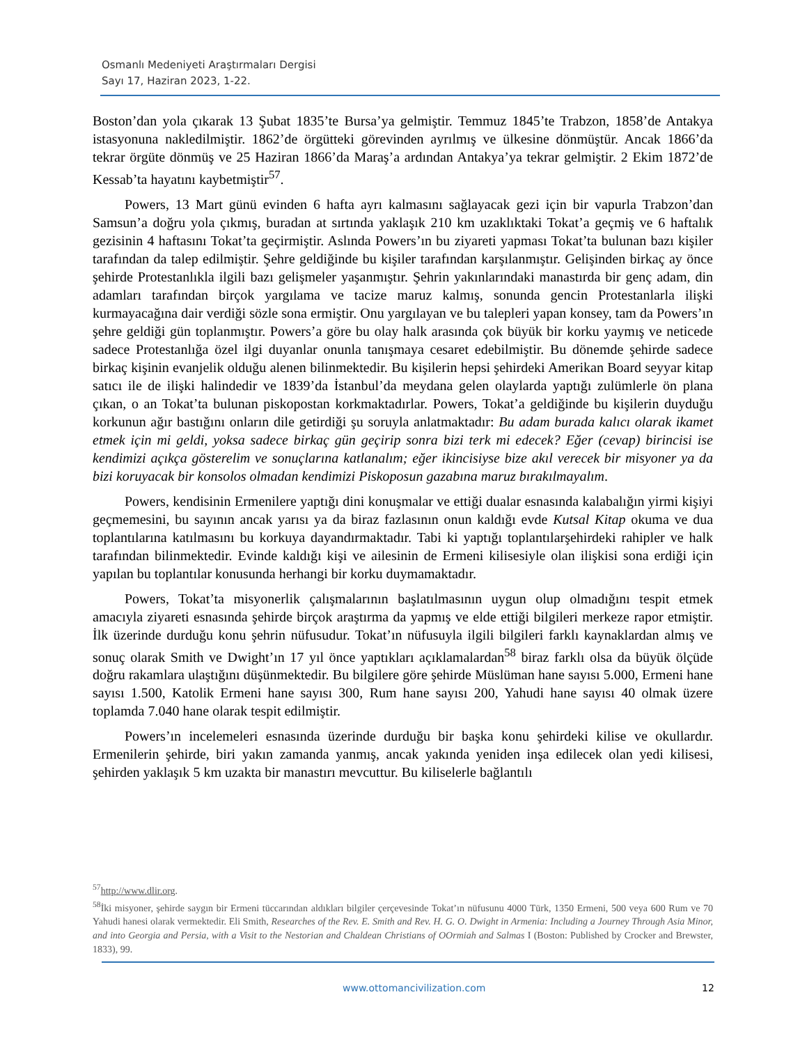Osmanlı Medeniyeti Araştırmaları Dergisi
Sayı 17, Haziran 2023, 1-22.
Boston’dan yola çıkarak 13 Şubat 1835’te Bursa’ya gelmiştir. Temmuz 1845’te Trabzon, 1858’de Antakya istasyonuna nakledilmiştir. 1862’de örgütteki görevinden ayrılmış ve ülkesine dönmüştür. Ancak 1866’da tekrar örgüte dönmüş ve 25 Haziran 1866’da Maraş’a ardından Antakya’ya tekrar gelmiştir. 2 Ekim 1872’de Kessab’ta hayatını kaybetmiştir<sup>57</sup>.
Powers, 13 Mart günü evinden 6 hafta ayrı kalmasını sağlayacak gezi için bir vapurla Trabzon’dan Samsun’a doğru yola çıkmış, buradan at sırtında yaklaşık 210 km uzaklıktaki Tokat’a geçmiş ve 6 haftalık gezisinin 4 haftasını Tokat’ta geçirmiştir. Aslında Powers’ın bu ziyareti yapması Tokat’ta bulunan bazı kişiler tarafından da talep edilmiştir. Şehre geldiğinde bu kişiler tarafından karşılanmıştır. Gelişinden birkaç ay önce şehirde Protestanlıkla ilgili bazı gelişmeler yaşanmıştır. Şehrin yakınlarındaki manastırda bir genç adam, din adamları tarafından birçok yargılama ve tacize maruz kalmış, sonunda gencin Protestanlarla ilişki kurmayacağına dair verdiği sözle sona ermiştir. Onu yargılayan ve bu talepleri yapan konsey, tam da Powers’ın şehre geldiği gün toplanmıştır. Powers’a göre bu olay halk arasında çok büyük bir korku yaymış ve neticede sadece Protestanlığa özel ilgi duyanlar onunla tanışmaya cesaret edebilmiştir. Bu dönemde şehirde sadece birkaç kişinin evanjelik olduğu alenen bilinmektedir. Bu kişilerin hepsi şehirdeki Amerikan Board seyyar kitap satıcı ile de ilişki halindedir ve 1839’da İstanbul’da meydana gelen olaylarda yaptığı zulümlerle ön plana çıkan, o an Tokat’ta bulunan piskopostan korkmaktadırlar. Powers, Tokat’a geldiğinde bu kişilerin duyduğu korkunun ağır bastığını onların dile getirdiği şu soruyla anlatmaktadır: Bu adam burada kalıcı olarak ikamet etmek için mi geldi, yoksa sadece birkaç gün geçirip sonra bizi terk mi edecek? Eğer (cevap) birincisi ise kendimizi açıkça gösterelim ve sonuçlarına katlanalım; eğer ikincisiyse bize akıl verecek bir misyoner ya da bizi koruyacak bir konsolos olmadan kendimizi Piskoposun gazabına maruz bırakılmayalım.
Powers, kendisinin Ermenilere yaptığı dini konuşmalar ve ettiği dualar esnasında kalabalığın yirmi kişiyi geçmemesini, bu sayının ancak yarısı ya da biraz fazlasının onun kaldığı evde Kutsal Kitap okuma ve dua toplantılarına katılmasını bu korkuya dayandırmaktadır. Tabi ki yaptığı toplantılarşehirdeki rahipler ve halk tarafından bilinmektedir. Evinde kaldığı kişi ve ailesinin de Ermeni kilisesiyle olan ilişkisi sona erdiği için yapılan bu toplantılar konusunda herhangi bir korku duymamaktadır.
Powers, Tokat’ta misyonerlik çalışmalarının başlatılmasının uygun olup olmadığını tespit etmek amacıyla ziyareti esnasında şehirde birçok araştırma da yapmış ve elde ettiği bilgileri merkeze rapor etmiştir. İlk üzerinde durduğu konu şehrin nüfusudur. Tokat’ın nüfusuyla ilgili bilgileri farklı kaynaklardan almış ve sonuç olarak Smith ve Dwight’ın 17 yıl önce yaptıkları açıklamalardan<sup>58</sup> biraz farklı olsa da büyük ölçüde doğru rakamlara ulaştığını düşünmektedir. Bu bilgilere göre şehirde Müslüman hane sayısı 5.000, Ermeni hane sayısı 1.500, Katolik Ermeni hane sayısı 300, Rum hane sayısı 200, Yahudi hane sayısı 40 olmak üzere toplamda 7.040 hane olarak tespit edilmiştir.
Powers’ın incelemeleri esnasında üzerinde durduğu bir başka konu şehirdeki kilise ve okullardır. Ermenilerin şehirde, biri yakın zamanda yanmış, ancak yakında yeniden inşa edilecek olan yedi kilisesi, şehirden yaklaşık 5 km uzakta bir manastırı mevcuttur. Bu kiliselerle bağlantılı
<sup>57</sup> http://www.dlir.org.
<sup>58</sup> İki misyoner, şehirde saygın bir Ermeni tüccarından aldıkları bilgiler çerçevesinde Tokat’ın nüfusunu 4000 Türk, 1350 Ermeni, 500 veya 600 Rum ve 70 Yahudi hanesi olarak vermektedir. Eli Smith, Researches of the Rev. E. Smith and Rev. H. G. O. Dwight in Armenia: Including a Journey Through Asia Minor, and into Georgia and Persia, with a Visit to the Nestorian and Chaldean Christians of OOrmiah and Salmas I (Boston: Published by Crocker and Brewster, 1833), 99.
www.ottomancivilization.com 12